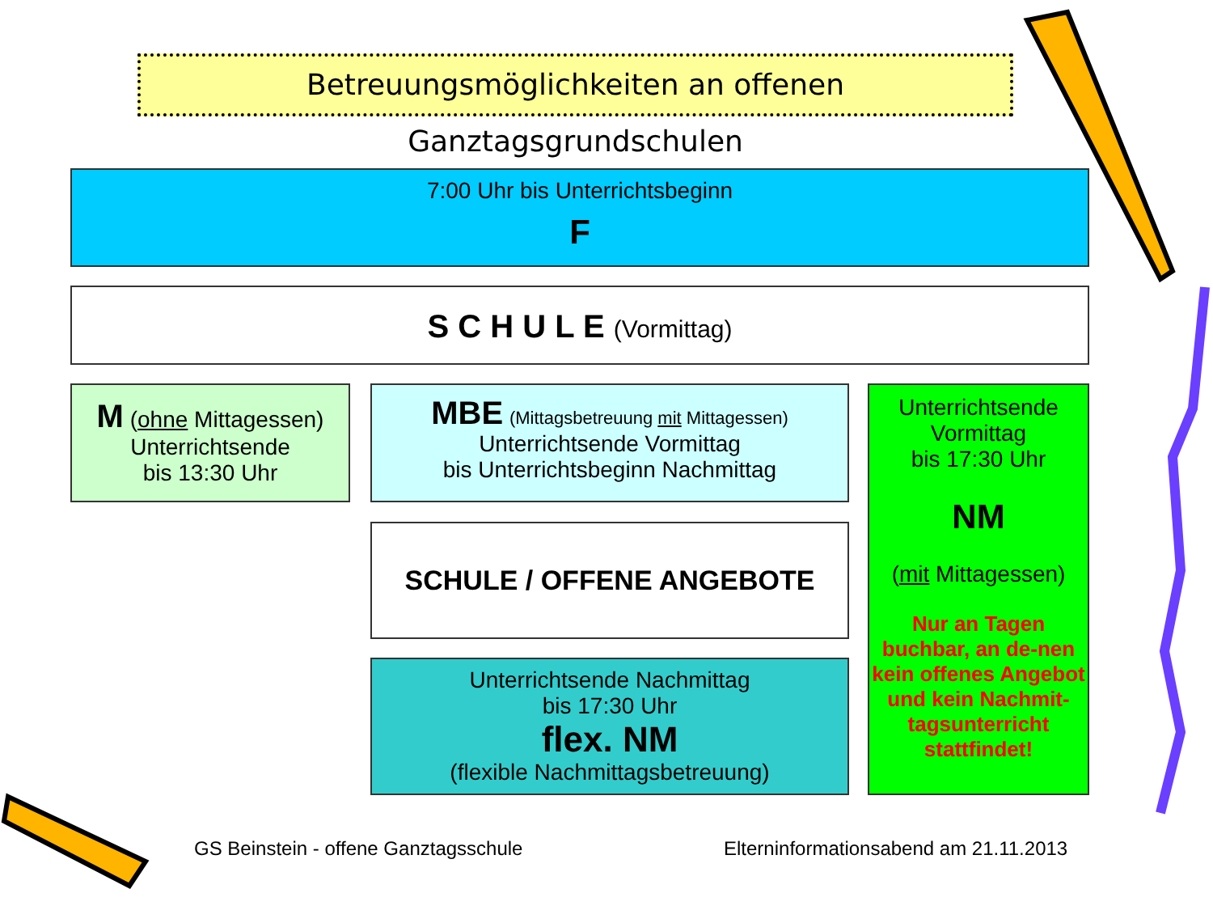Betreuungsmöglichkeiten an offenen Ganztagsgrundschulen
7:00 Uhr bis Unterrichtsbeginn
F
S C H U L E (Vormittag)
M (ohne Mittagessen)
Unterrichtsende
bis 13:30 Uhr
MBE (Mittagsbetreuung mit Mittagessen)
Unterrichtsende Vormittag
bis Unterrichtsbeginn Nachmittag
SCHULE / OFFENE ANGEBOTE
Unterrichtsende Nachmittag
bis 17:30 Uhr
flex. NM
(flexible Nachmittagsbetreuung)
Unterrichtsende
Vormittag
bis 17:30 Uhr
NM
(mit Mittagessen)
Nur an Tagen buchbar, an de-nen kein offenes Angebot und kein Nachmit-tagsunterricht stattfindet!
GS Beinstein - offene Ganztagsschule
Elterninformationsabend am 21.11.2013